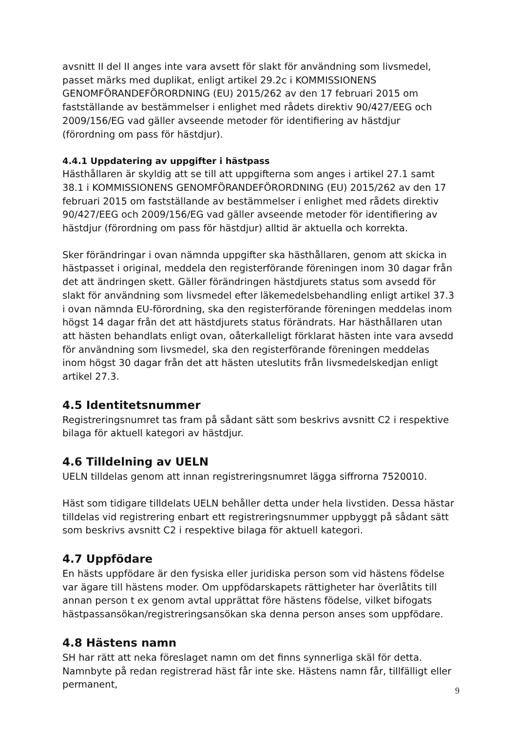avsnitt II del II anges inte vara avsett för slakt för användning som livsmedel, passet märks med duplikat, enligt artikel 29.2c i KOMMISSIONENS GENOMFÖRANDEFÖRORDNING (EU) 2015/262 av den 17 februari 2015 om fastställande av bestämmelser i enlighet med rådets direktiv 90/427/EEG och 2009/156/EG vad gäller avseende metoder för identifiering av hästdjur (förordning om pass för hästdjur).
4.4.1 Uppdatering av uppgifter i hästpass
Hästhållaren är skyldig att se till att uppgifterna som anges i artikel 27.1 samt 38.1 i KOMMISSIONENS GENOMFÖRANDEFÖRORDNING (EU) 2015/262 av den 17 februari 2015 om fastställande av bestämmelser i enlighet med rådets direktiv 90/427/EEG och 2009/156/EG vad gäller avseende metoder för identifiering av hästdjur (förordning om pass för hästdjur) alltid är aktuella och korrekta.
Sker förändringar i ovan nämnda uppgifter ska hästhållaren, genom att skicka in hästpasset i original, meddela den registerförande föreningen inom 30 dagar från det att ändringen skett. Gäller förändringen hästdjurets status som avsedd för slakt för användning som livsmedel efter läkemedelsbehandling enligt artikel 37.3 i ovan nämnda EU-förordning, ska den registerförande föreningen meddelas inom högst 14 dagar från det att hästdjurets status förändrats. Har hästhållaren utan att hästen behandlats enligt ovan, oåterkalleligt förklarat hästen inte vara avsedd för användning som livsmedel, ska den registerförande föreningen meddelas inom högst 30 dagar från det att hästen uteslutits från livsmedelskedjan enligt artikel 27.3.
4.5 Identitetsnummer
Registreringsnumret tas fram på sådant sätt som beskrivs avsnitt C2 i respektive bilaga för aktuell kategori av hästdjur.
4.6 Tilldelning av UELN
UELN tilldelas genom att innan registreringsnumret lägga siffrorna 7520010.
Häst som tidigare tilldelats UELN behåller detta under hela livstiden. Dessa hästar tilldelas vid registrering enbart ett registreringsnummer uppbyggt på sådant sätt som beskrivs avsnitt C2 i respektive bilaga för aktuell kategori.
4.7 Uppfödare
En hästs uppfödare är den fysiska eller juridiska person som vid hästens födelse var ägare till hästens moder. Om uppfödarskapets rättigheter har överlåtits till annan person t ex genom avtal upprättat före hästens födelse, vilket bifogats hästpassansökan/registreringsansökan ska denna person anses som uppfödare.
4.8 Hästens namn
SH har rätt att neka föreslaget namn om det finns synnerliga skäl för detta. Namnbyte på redan registrerad häst får inte ske. Hästens namn får, tillfälligt eller permanent,
9